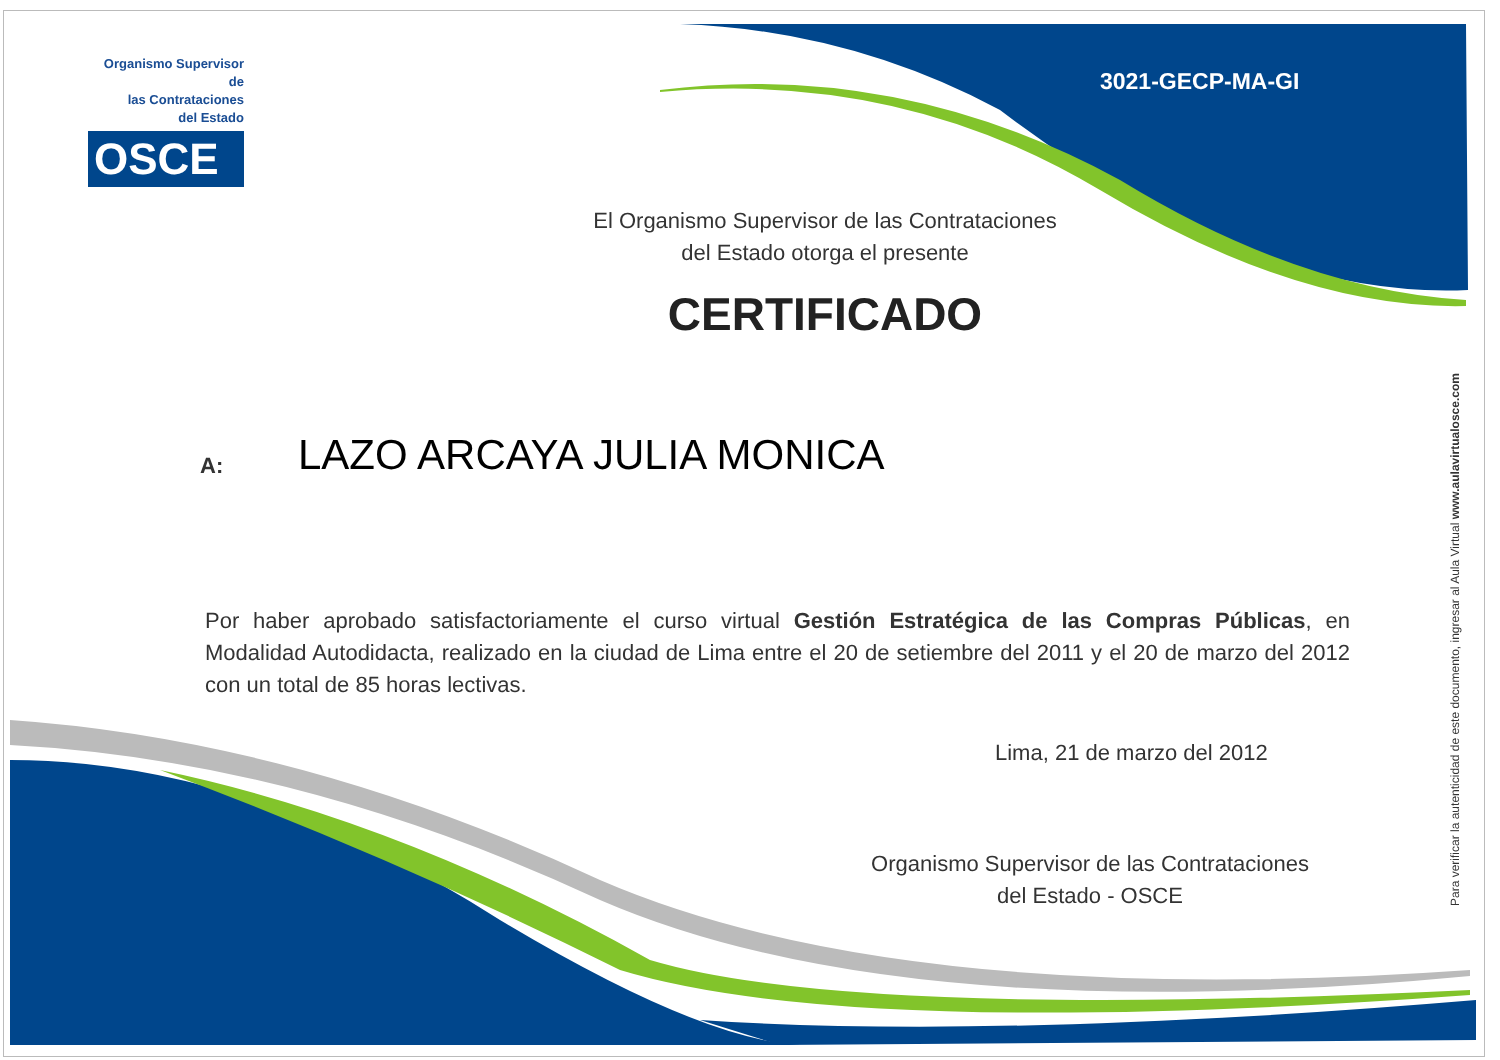Organismo Supervisor de
las Contrataciones
del Estado
OSCE
3021-GECP-MA-GI
El Organismo Supervisor de las Contrataciones
del Estado otorga el presente
CERTIFICADO
A: LAZO ARCAYA JULIA MONICA
Por haber aprobado satisfactoriamente el curso virtual Gestión Estratégica de las Compras Públicas, en Modalidad Autodidacta, realizado en la ciudad de Lima entre el 20 de setiembre del 2011 y el 20 de marzo del 2012 con un total de 85 horas lectivas.
Lima, 21 de marzo del 2012
Organismo Supervisor de las Contrataciones
del Estado - OSCE
Para verificar la autenticidad de este documento, ingresar al Aula Virtual www.aulavirtualosce.com